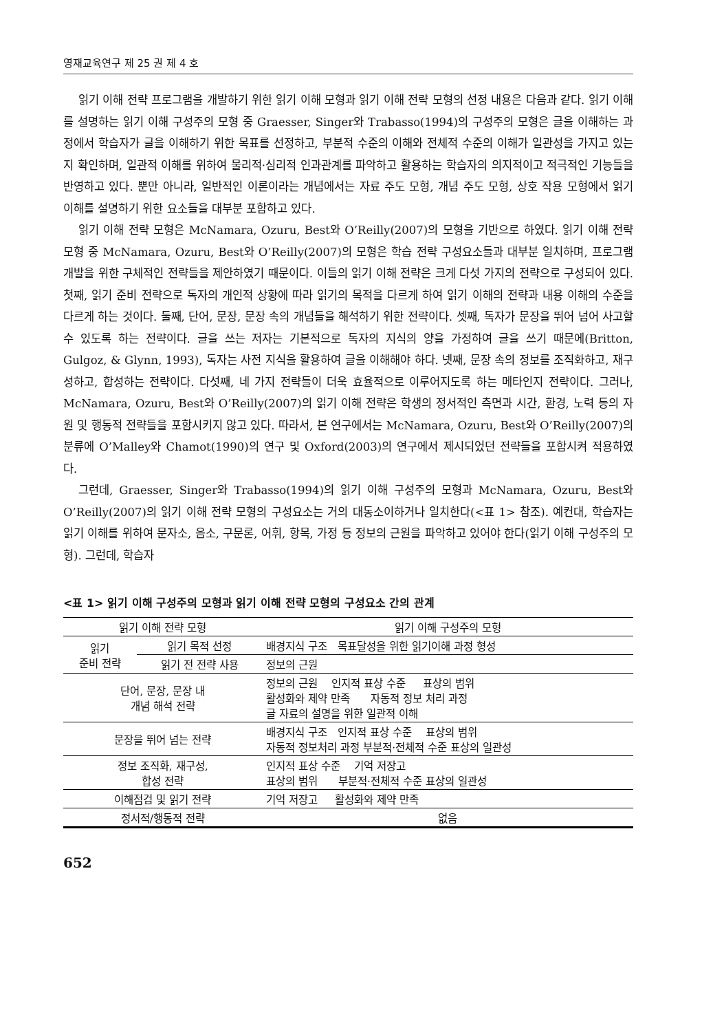영재교육연구 제 25 권 제 4 호
읽기 이해 전략 프로그램을 개발하기 위한 읽기 이해 모형과 읽기 이해 전략 모형의 선정 내용은 다음과 같다. 읽기 이해를 설명하는 읽기 이해 구성주의 모형 중 Graesser, Singer와 Trabasso(1994)의 구성주의 모형은 글을 이해하는 과정에서 학습자가 글을 이해하기 위한 목표를 선정하고, 부분적 수준의 이해와 전체적 수준의 이해가 일관성을 가지고 있는지 확인하며, 일관적 이해를 위하여 물리적·심리적 인과관계를 파악하고 활용하는 학습자의 의지적이고 적극적인 기능들을 반영하고 있다. 뿐만 아니라, 일반적인 이론이라는 개념에서는 자료 주도 모형, 개념 주도 모형, 상호 작용 모형에서 읽기 이해를 설명하기 위한 요소들을 대부분 포함하고 있다.
읽기 이해 전략 모형은 McNamara, Ozuru, Best와 O’Reilly(2007)의 모형을 기반으로 하였다. 읽기 이해 전략 모형 중 McNamara, Ozuru, Best와 O’Reilly(2007)의 모형은 학습 전략 구성요소들과 대부분 일치하며, 프로그램 개발을 위한 구체적인 전략들을 제안하였기 때문이다. 이들의 읽기 이해 전략은 크게 다섯 가지의 전략으로 구성되어 있다. 첫째, 읽기 준비 전략으로 독자의 개인적 상황에 따라 읽기의 목적을 다르게 하여 읽기 이해의 전략과 내용 이해의 수준을 다르게 하는 것이다. 둘째, 단어, 문장, 문장 속의 개념들을 해석하기 위한 전략이다. 셋째, 독자가 문장을 뛰어 넘어 사고할 수 있도록 하는 전략이다. 글을 쓰는 저자는 기본적으로 독자의 지식의 양을 가정하여 글을 쓰기 때문에(Britton, Gulgoz, & Glynn, 1993), 독자는 사전 지식을 활용하여 글을 이해해야 하다. 넷째, 문장 속의 정보를 조직화하고, 재구성하고, 합성하는 전략이다. 다섯째, 네 가지 전략들이 더욱 효율적으로 이루어지도록 하는 메타인지 전략이다. 그러나, McNamara, Ozuru, Best와 O’Reilly(2007)의 읽기 이해 전략은 학생의 정서적인 측면과 시간, 환경, 노력 등의 자원 및 행동적 전략들을 포함시키지 않고 있다. 따라서, 본 연구에서는 McNamara, Ozuru, Best와 O’Reilly(2007)의 분류에 O’Malley와 Chamot(1990)의 연구 및 Oxford(2003)의 연구에서 제시되었던 전략들을 포함시켜 적용하였다.
그런데, Graesser, Singer와 Trabasso(1994)의 읽기 이해 구성주의 모형과 McNamara, Ozuru, Best와 O’Reilly(2007)의 읽기 이해 전략 모형의 구성요소는 거의 대동소이하거나 일치한다(<표 1> 참조). 예컨대, 학습자는 읽기 이해를 위하여 문자소, 음소, 구문론, 어휘, 항목, 가정 등 정보의 근원을 파악하고 있어야 한다(읽기 이해 구성주의 모형). 그런데, 학습자
<표 1> 읽기 이해 구성주의 모형과 읽기 이해 전략 모형의 구성요소 간의 관계
| 읽기 이해 전략 모형 | | 읽기 이해 구성주의 모형 |
| --- | --- | --- |
| 읽기 준비 전략 | 읽기 목적 선정 | 배경지식 구조 목표달성을 위한 읽기이해 과정 형성 |
| | 읽기 전 전략 사용 | 정보의 근원 |
| 단어, 문장, 문장 내 개념 해석 전략 | | 정보의 근원 인지적 표상 수준 표상의 범위 활성화와 제약 만족 자동적 정보 처리 과정 글 자료의 설명을 위한 일관적 이해 |
| 문장을 뛰어 넘는 전략 | | 배경지식 구조 인지적 표상 수준 표상의 범위 자동적 정보처리 과정 부분적·전체적 수준 표상의 일관성 |
| 정보 조직화, 재구성, 합성 전략 | | 인지적 표상 수준 기억 저장고 표상의 범위 부분적·전체적 수준 표상의 일관성 |
| 이해점검 및 읽기 전략 | | 기억 저장고 활성화와 제약 만족 |
| 정서적/행동적 전략 | | 없음 |
652